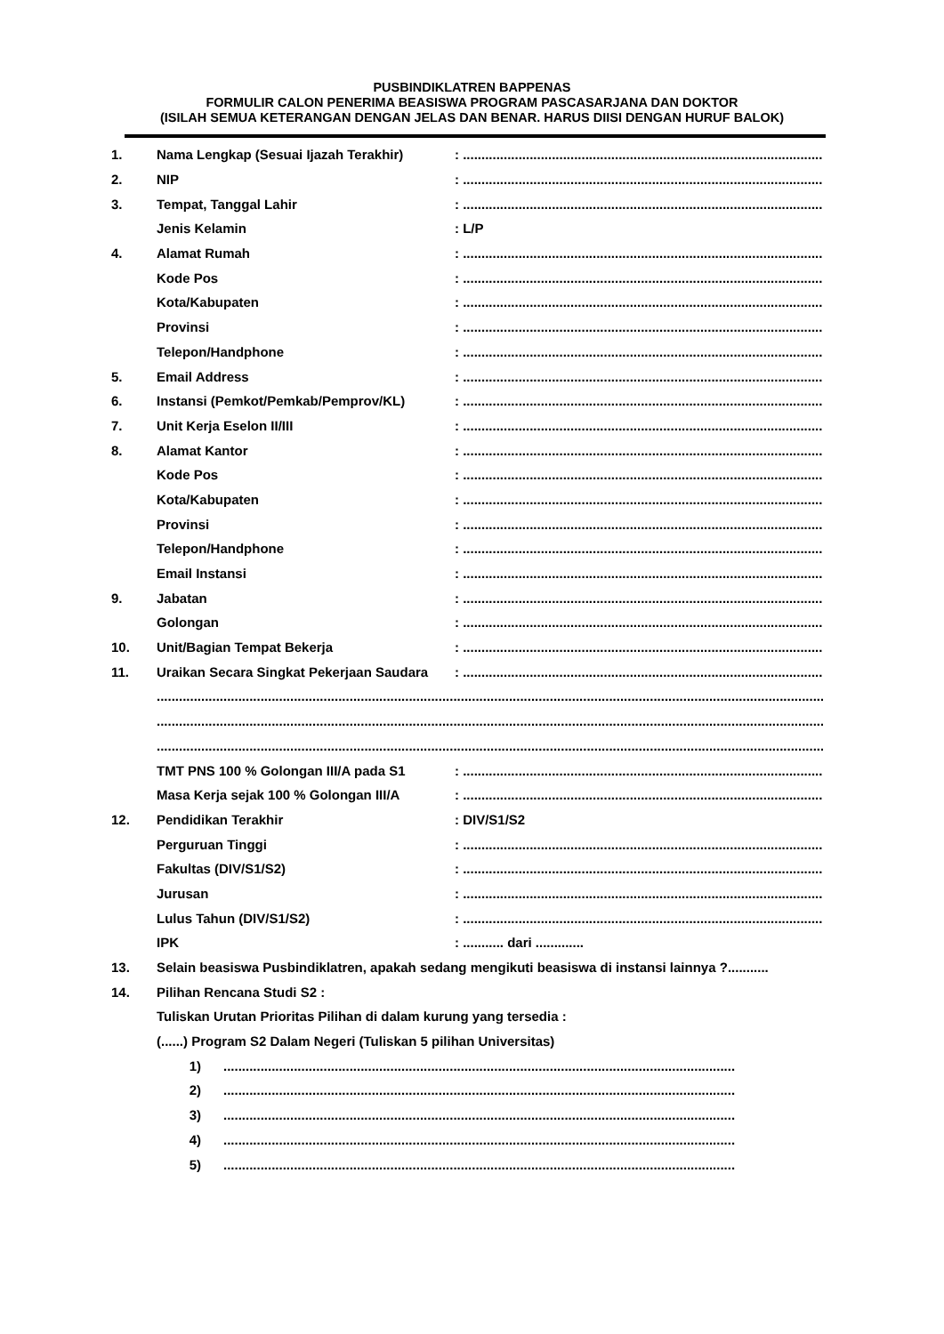PUSBINDIKLATREN BAPPENAS
FORMULIR CALON PENERIMA BEASISWA PROGRAM PASCASARJANA DAN DOKTOR
(ISILAH SEMUA KETERANGAN DENGAN JELAS DAN BENAR. HARUS DIISI DENGAN HURUF BALOK)
1. Nama Lengkap (Sesuai Ijazah Terakhir): ..................................................................................................
2. NIP: ..................................................................................................
3. Tempat, Tanggal Lahir: ..................................................................................................
Jenis Kelamin: L/P
4. Alamat Rumah: ..................................................................................................
Kode Pos: ..................................................................................................
Kota/Kabupaten: ..................................................................................................
Provinsi: ..................................................................................................
Telepon/Handphone: ..................................................................................................
5. Email Address: ..................................................................................................
6. Instansi (Pemkot/Pemkab/Pemprov/KL): ..................................................................................................
7. Unit Kerja Eselon II/III: ..................................................................................................
8. Alamat Kantor: ..................................................................................................
Kode Pos: ..................................................................................................
Kota/Kabupaten: ..................................................................................................
Provinsi: ..................................................................................................
Telepon/Handphone: ..................................................................................................
Email Instansi: ..................................................................................................
9. Jabatan: ..................................................................................................
Golongan: ..................................................................................................
10. Unit/Bagian Tempat Bekerja: ..................................................................................................
11. Uraikan Secara Singkat Pekerjaan Saudara: ..................................................................................................
....................................................................................................................................................................................
....................................................................................................................................................................................
....................................................................................................................................................................................
TMT PNS 100 % Golongan III/A pada S1: ..................................................................................................
Masa Kerja sejak 100 % Golongan III/A: ..................................................................................................
12. Pendidikan Terakhir: DIV/S1/S2
Perguruan Tinggi: ..................................................................................................
Fakultas (DIV/S1/S2): ..................................................................................................
Jurusan: ..................................................................................................
Lulus Tahun (DIV/S1/S2): ..................................................................................................
IPK: ........... dari .............
13. Selain beasiswa Pusbindiklatren, apakah sedang mengikuti beasiswa di instansi lainnya ?...........
14. Pilihan Rencana Studi S2 :
Tuliskan Urutan Prioritas Pilihan di dalam kurung yang tersedia :
(......) Program S2 Dalam Negeri (Tuliskan 5 pilihan Universitas)
1)..........................................................................................................................................
2)..........................................................................................................................................
3)..........................................................................................................................................
4)..........................................................................................................................................
5)..........................................................................................................................................